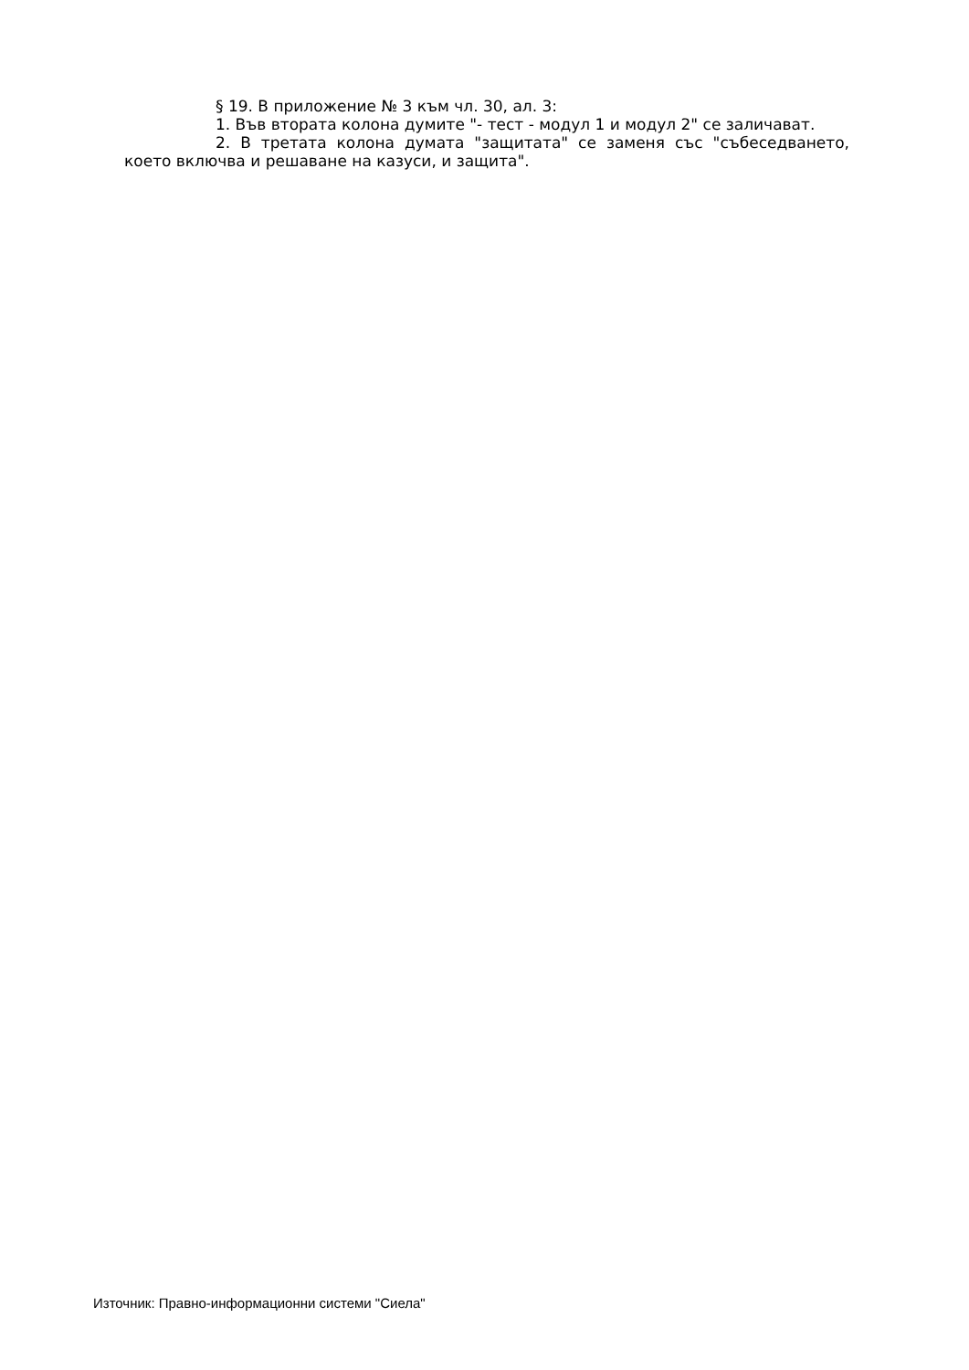§ 19. В приложение № 3 към чл. 30, ал. 3:
1. Във втората колона думите "- тест - модул 1 и модул 2" се заличават.
2. В третата колона думата "защитата" се заменя със "събеседването, което включва и решаване на казуси, и защита".
Източник: Правно-информационни системи "Сиела"